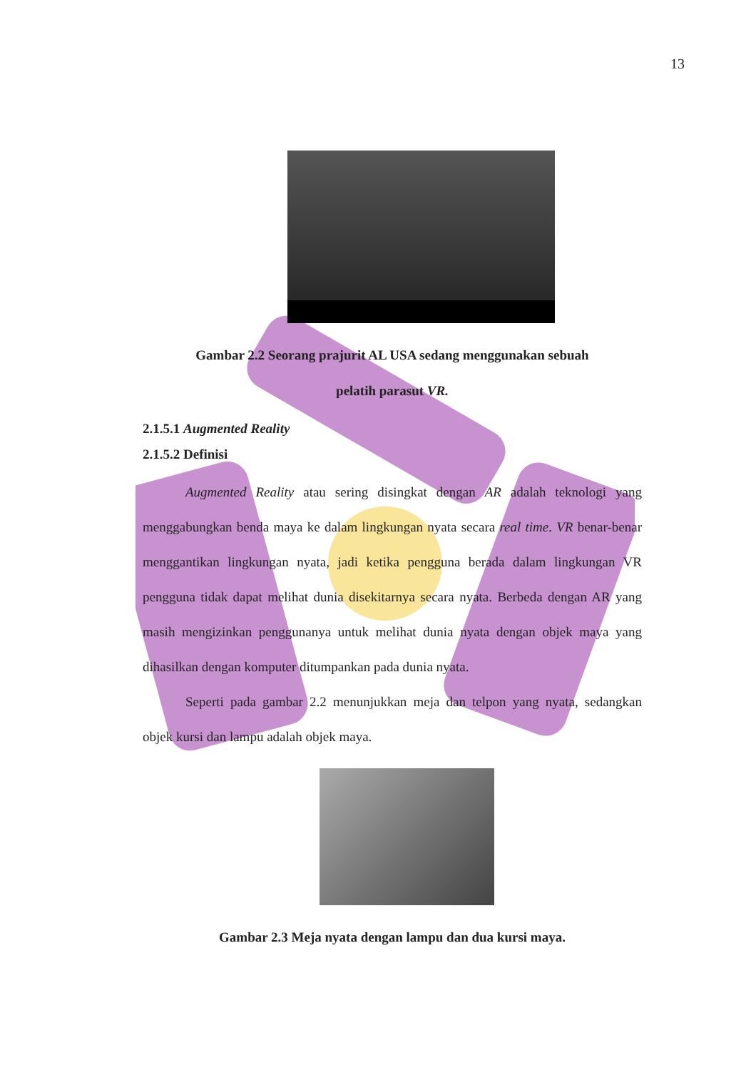13
Gambar 2.2 Seorang prajurit AL USA sedang menggunakan sebuah
pelatih parasut VR.
2.1.5.1 Augmented Reality
2.1.5.2 Definisi
Augmented Reality atau sering disingkat dengan AR adalah teknologi yang menggabungkan benda maya ke dalam lingkungan nyata secara real time. VR benar-benar menggantikan lingkungan nyata, jadi ketika pengguna berada dalam lingkungan VR pengguna tidak dapat melihat dunia disekitarnya secara nyata. Berbeda dengan AR yang masih mengizinkan penggunanya untuk melihat dunia nyata dengan objek maya yang dihasilkan dengan komputer ditumpankan pada dunia nyata.
Seperti pada gambar 2.2 menunjukkan meja dan telpon yang nyata, sedangkan objek kursi dan lampu adalah objek maya.
Gambar 2.3 Meja nyata dengan lampu dan dua kursi maya.